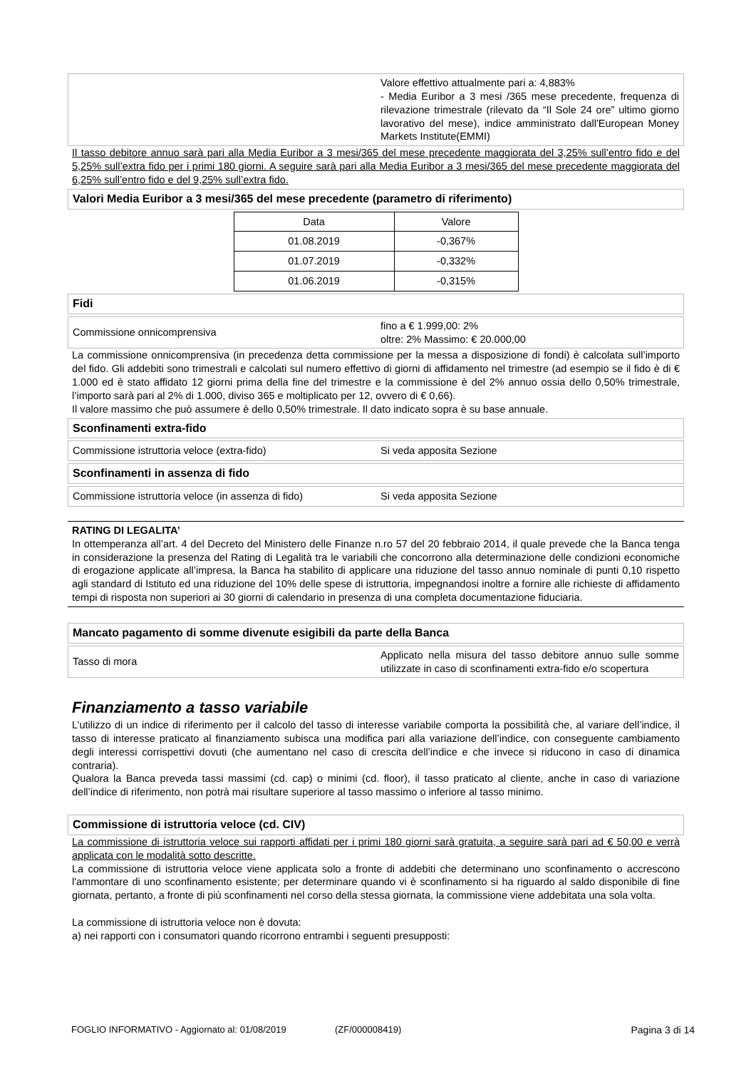Valore effettivo attualmente pari a: 4,883%
- Media Euribor a 3 mesi /365 mese precedente, frequenza di rilevazione trimestrale (rilevato da “Il Sole 24 ore” ultimo giorno lavorativo del mese), indice amministrato dall'European Money Markets Institute(EMMI)
Il tasso debitore annuo sarà pari alla Media Euribor a 3 mesi/365 del mese precedente maggiorata del 3,25% sull’entro fido e del 5,25% sull’extra fido per i primi 180 giorni. A seguire sarà pari alla Media Euribor a 3 mesi/365 del mese precedente maggiorata del 6,25% sull’entro fido e del 9,25% sull’extra fido.
Valori Media Euribor a 3 mesi/365 del mese precedente (parametro di riferimento)
| Data | Valore |
| 01.08.2019 | -0,367% |
| 01.07.2019 | -0,332% |
| 01.06.2019 | -0,315% |
Fidi
Commissione onnicomprensiva
fino a € 1.999,00: 2%
oltre: 2% Massimo: € 20.000,00
La commissione onnicomprensiva (in precedenza detta commissione per la messa a disposizione di fondi) è calcolata sull’importo del fido. Gli addebiti sono trimestrali e calcolati sul numero effettivo di giorni di affidamento nel trimestre (ad esempio se il fido è di € 1.000 ed è stato affidato 12 giorni prima della fine del trimestre e la commissione è del 2% annuo ossia dello 0,50% trimestrale, l’importo sarà pari al 2% di 1.000, diviso 365 e moltiplicato per 12, ovvero di € 0,66).
Il valore massimo che può assumere è dello 0,50% trimestrale. Il dato indicato sopra è su base annuale.
Sconfinamenti extra-fido
Commissione istruttoria veloce (extra-fido) Si veda apposita Sezione
Sconfinamenti in assenza di fido
Commissione istruttoria veloce (in assenza di fido)
Si veda apposita Sezione
RATING DI LEGALITA’
In ottemperanza all’art. 4 del Decreto del Ministero delle Finanze n.ro 57 del 20 febbraio 2014, il quale prevede che la Banca tenga in considerazione la presenza del Rating di Legalità tra le variabili che concorrono alla determinazione delle condizioni economiche di erogazione applicate all’impresa, la Banca ha stabilito di applicare una riduzione del tasso annuo nominale di punti 0,10 rispetto agli standard di Istituto ed una riduzione del 10% delle spese di istruttoria, impegnandosi inoltre a fornire alle richieste di affidamento tempi di risposta non superiori ai 30 giorni di calendario in presenza di una completa documentazione fiduciaria.
Mancato pagamento di somme divenute esigibili da parte della Banca
Tasso di mora
Applicato nella misura del tasso debitore annuo sulle somme utilizzate in caso di sconfinamenti extra-fido e/o scopertura
Finanziamento a tasso variabile
L’utilizzo di un indice di riferimento per il calcolo del tasso di interesse variabile comporta la possibilità che, al variare dell’indice, il tasso di interesse praticato al finanziamento subisca una modifica pari alla variazione dell’indice, con conseguente cambiamento degli interessi corrispettivi dovuti (che aumentano nel caso di crescita dell’indice e che invece si riducono in caso di dinamica contraria).
Qualora la Banca preveda tassi massimi (cd. cap) o minimi (cd. floor), il tasso praticato al cliente, anche in caso di variazione dell’indice di riferimento, non potrà mai risultare superiore al tasso massimo o inferiore al tasso minimo.
Commissione di istruttoria veloce (cd. CIV)
La commissione di istruttoria veloce sui rapporti affidati per i primi 180 giorni sarà gratuita, a seguire sarà pari ad € 50,00 e verrà applicata con le modalità sotto descritte.
La commissione di istruttoria veloce viene applicata solo a fronte di addebiti che determinano uno sconfinamento o accrescono l'ammontare di uno sconfinamento esistente; per determinare quando vi è sconfinamento si ha riguardo al saldo disponibile di fine giornata, pertanto, a fronte di più sconfinamenti nel corso della stessa giornata, la commissione viene addebitata una sola volta.
La commissione di istruttoria veloce non è dovuta:
a) nei rapporti con i consumatori quando ricorrono entrambi i seguenti presupposti:
FOGLIO INFORMATIVO - Aggiornato al: 01/08/2019 (ZF/000008419) Pagina 3 di 14